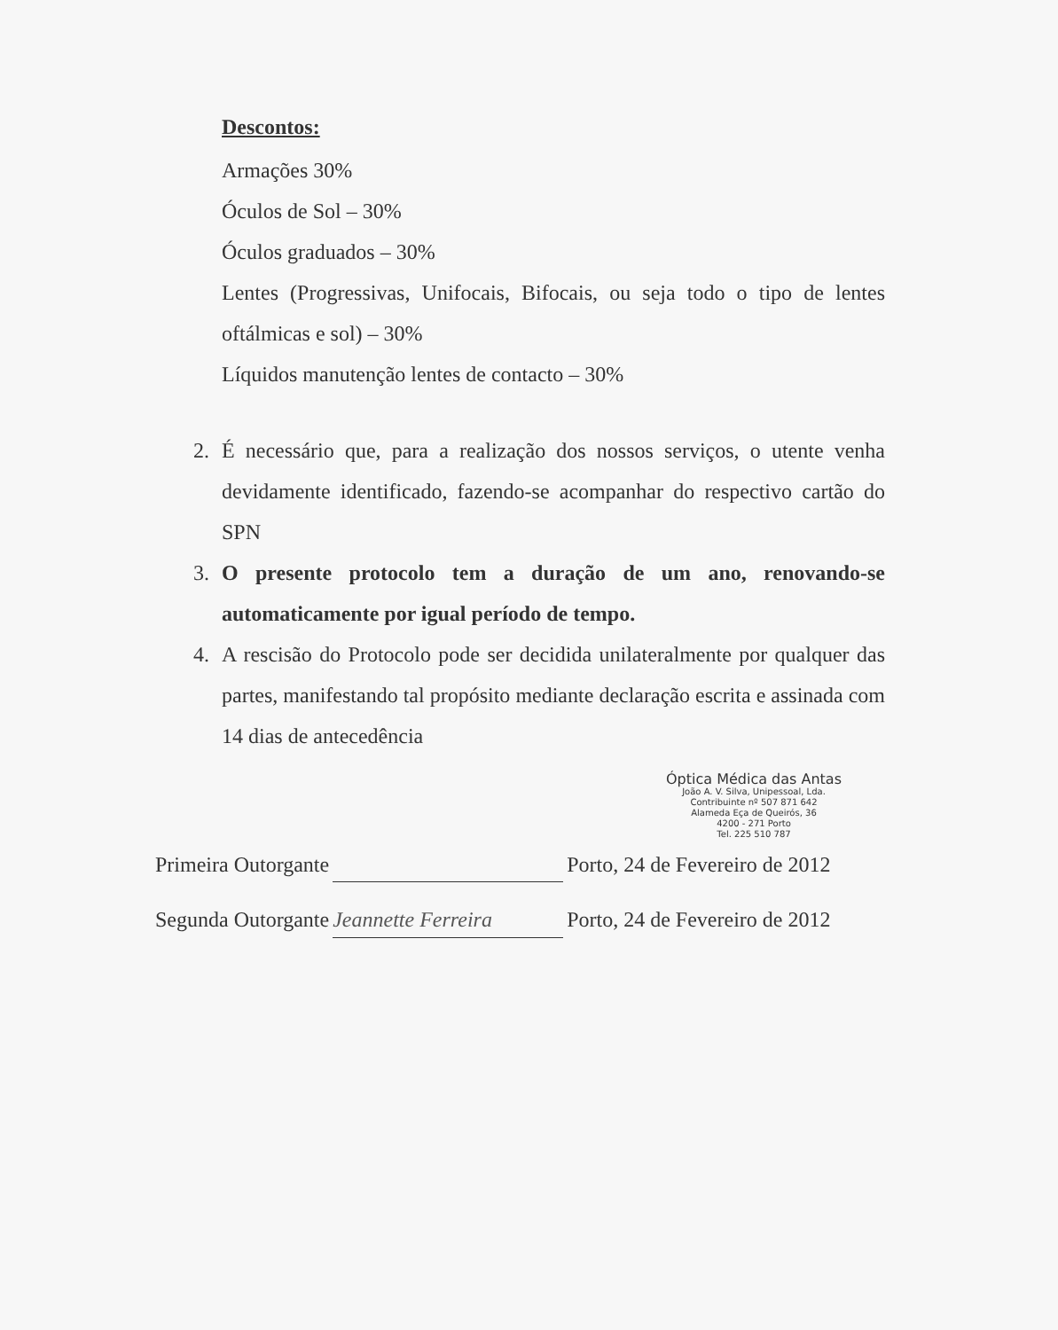Descontos:
Armações 30%
Óculos de Sol – 30%
Óculos graduados – 30%
Lentes (Progressivas, Unifocais, Bifocais, ou seja todo o tipo de lentes oftálmicas e sol) – 30%
Líquidos manutenção lentes de contacto – 30%
2. É necessário que, para a realização dos nossos serviços, o utente venha devidamente identificado, fazendo-se acompanhar do respectivo cartão do SPN
3. O presente protocolo tem a duração de um ano, renovando-se automaticamente por igual período de tempo.
4. A rescisão do Protocolo pode ser decidida unilateralmente por qualquer das partes, manifestando tal propósito mediante declaração escrita e assinada com 14 dias de antecedência
Óptica Médica das Antas
João A. V. Silva, Unipessoal, Lda.
Contribuinte nº 507 871 642
Alameda Eça de Queirós, 36
4200 - 271 Porto
Tel. 225 510 787
Primeira Outorgante Porto, 24 de Fevereiro de 2012
Segunda Outorgante Jeannette Ferreira Porto, 24 de Fevereiro de 2012